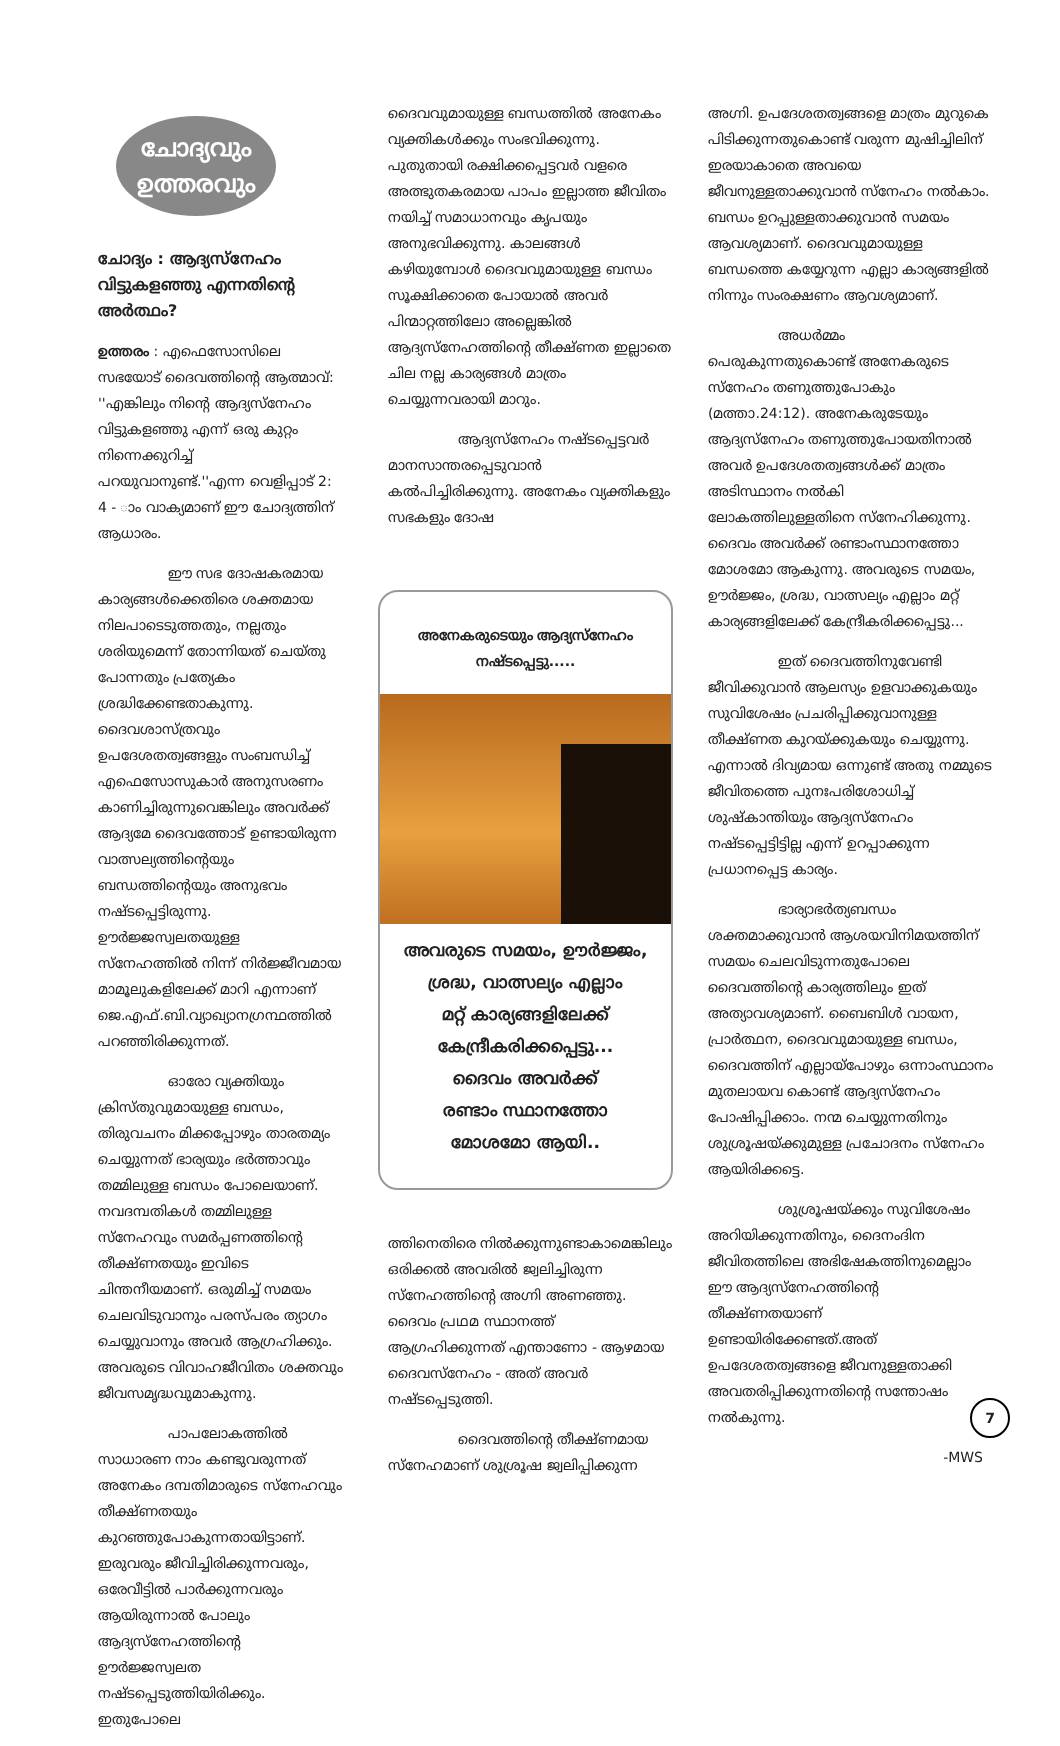ചോദ്യവും
ഉത്തരവും
ചോദ്യം : ആദ്യസ്നേഹം വിട്ടുകളഞ്ഞു എന്നതിന്റെ അർത്ഥം?
ഉത്തരം : എഫെസോസിലെ സഭയോട് ദൈവത്തിന്റെ ആത്മാവ്: ''എങ്കിലും നിന്റെ ആദ്യസ്നേഹം വിട്ടുകളഞ്ഞു എന്ന് ഒരു കുറ്റം നിന്നെക്കുറിച്ച് പറയുവാനുണ്ട്.''എന്ന വെളിപ്പാട് 2: 4 - ാം വാക്യമാണ് ഈ ചോദ്യത്തിന് ആധാരം.
ഈ സഭ ദോഷകരമായ കാര്യങ്ങൾക്കെതിരെ ശക്തമായ നിലപാടെടുത്തതും, നല്ലതും ശരിയുമെന്ന് തോന്നിയത് ചെയ്തു പോന്നതും പ്രത്യേകം ശ്രദ്ധിക്കേണ്ടതാകുന്നു. ദൈവശാസ്ത്രവും ഉപദേശതത്വങ്ങളും സംബന്ധിച്ച് എഫെസോസുകാർ അനുസരണം കാണിച്ചിരുന്നുവെങ്കിലും അവർക്ക് ആദ്യമേ ദൈവത്തോട് ഉണ്ടായിരുന്ന വാത്സല്യത്തിന്റെയും ബന്ധത്തിന്റെയും അനുഭവം നഷ്ടപ്പെട്ടിരുന്നു. ഊർജ്ജസ്വലതയുള്ള സ്നേഹത്തിൽ നിന്ന് നിർജ്ജീവമായ മാമൂലുകളിലേക്ക് മാറി എന്നാണ് ജെ.എഫ്.ബി.വ്യാഖ്യാനഗ്രന്ഥത്തിൽ പറഞ്ഞിരിക്കുന്നത്.
ഓരോ വ്യക്തിയും ക്രിസ്തുവുമായുള്ള ബന്ധം, തിരുവചനം മിക്കപ്പോഴും താരതമ്യം ചെയ്യുന്നത് ഭാര്യയും ഭർത്താവും തമ്മിലുള്ള ബന്ധം പോലെയാണ്. നവദമ്പതികൾ തമ്മിലുള്ള സ്നേഹവും സമർപ്പണത്തിന്റെ തീക്ഷ്ണതയും ഇവിടെ ചിന്തനീയമാണ്. ഒരുമിച്ച് സമയം ചെലവിടുവാനും പരസ്പരം ത്യാഗം ചെയ്യുവാനും അവർ ആഗ്രഹിക്കും. അവരുടെ വിവാഹജീവിതം ശക്തവും ജീവസമൃദ്ധവുമാകുന്നു.
പാപലോകത്തിൽ സാധാരണ നാം കണ്ടുവരുന്നത് അനേകം ദമ്പതിമാരുടെ സ്നേഹവും തീക്ഷ്ണതയും കുറഞ്ഞുപോകുന്നതായിട്ടാണ്. ഇരുവരും ജീവിച്ചിരിക്കുന്നവരും, ഒരേവീട്ടിൽ പാർക്കുന്നവരും ആയിരുന്നാൽ പോലും ആദ്യസ്നേഹത്തിന്റെ ഊർജ്ജസ്വലത നഷ്ടപ്പെടുത്തിയിരിക്കും. ഇതുപോലെ
ദൈവവുമായുള്ള ബന്ധത്തിൽ അനേകം വ്യക്തികൾക്കും സംഭവിക്കുന്നു. പുതുതായി രക്ഷിക്കപ്പെട്ടവർ വളരെ അത്ഭുതകരമായ പാപം ഇല്ലാത്ത ജീവിതം നയിച്ച് സമാധാനവും കൃപയും അനുഭവിക്കുന്നു. കാലങ്ങൾ കഴിയുമ്പോൾ ദൈവവുമായുള്ള ബന്ധം സൂക്ഷിക്കാതെ പോയാൽ അവർ പിന്മാറ്റത്തിലോ അല്ലെങ്കിൽ ആദ്യസ്നേഹത്തിന്റെ തീക്ഷ്ണത ഇല്ലാതെ ചില നല്ല കാര്യങ്ങൾ മാത്രം ചെയ്യുന്നവരായി മാറും.
ആദ്യസ്നേഹം നഷ്ടപ്പെട്ടവർ മാനസാന്തരപ്പെടുവാൻ കൽപിച്ചിരിക്കുന്നു. അനേകം വ്യക്തികളും സഭകളും ദോഷ
അനേകരുടെയും ആദ്യസ്നേഹം
നഷ്ടപ്പെട്ടു.....
അവരുടെ സമയം, ഊർജ്ജം,
ശ്രദ്ധ, വാത്സല്യം എല്ലാം
മറ്റ് കാര്യങ്ങളിലേക്ക്
കേന്ദ്രീകരിക്കപ്പെട്ടു...
ദൈവം അവർക്ക്
രണ്ടാം സ്ഥാനത്തോ
മോശമോ ആയി..
ത്തിനെതിരെ നിൽക്കുന്നുണ്ടാകാമെങ്കിലും ഒരിക്കൽ അവരിൽ ജ്വലിച്ചിരുന്ന സ്നേഹത്തിന്റെ അഗ്നി അണഞ്ഞു. ദൈവം പ്രഥമ സ്ഥാനത്ത് ആഗ്രഹിക്കുന്നത് എന്താണോ - ആഴമായ ദൈവസ്നേഹം - അത് അവർ നഷ്ടപ്പെടുത്തി.
ദൈവത്തിന്റെ തീക്ഷ്ണമായ സ്നേഹമാണ് ശുശ്രൂഷ ജ്വലിപ്പിക്കുന്ന
അഗ്നി. ഉപദേശതത്വങ്ങളെ മാത്രം മുറുകെ പിടിക്കുന്നതുകൊണ്ട് വരുന്ന മുഷിച്ചിലിന് ഇരയാകാതെ അവയെ ജീവനുള്ളതാക്കുവാൻ സ്നേഹം നൽകാം. ബന്ധം ഉറപ്പുള്ളതാക്കുവാൻ സമയം ആവശ്യമാണ്. ദൈവവുമായുള്ള ബന്ധത്തെ കയ്യേറുന്ന എല്ലാ കാര്യങ്ങളിൽ നിന്നും സംരക്ഷണം ആവശ്യമാണ്.
അധർമ്മം പെരുകുന്നതുകൊണ്ട് അനേകരുടെ സ്നേഹം തണുത്തുപോകും (മത്താ.24:12). അനേകരുടേയും ആദ്യസ്നേഹം തണുത്തുപോയതിനാൽ അവർ ഉപദേശതത്വങ്ങൾക്ക് മാത്രം അടിസ്ഥാനം നൽകി ലോകത്തിലുള്ളതിനെ സ്നേഹിക്കുന്നു. ദൈവം അവർക്ക് രണ്ടാംസ്ഥാനത്തോ മോശമോ ആകുന്നു. അവരുടെ സമയം, ഊർജ്ജം, ശ്രദ്ധ, വാത്സല്യം എല്ലാം മറ്റ് കാര്യങ്ങളിലേക്ക് കേന്ദ്രീകരിക്കപ്പെട്ടു...
ഇത് ദൈവത്തിനുവേണ്ടി ജീവിക്കുവാൻ ആലസ്യം ഉളവാക്കുകയും സുവിശേഷം പ്രചരിപ്പിക്കുവാനുള്ള തീക്ഷ്ണത കുറയ്ക്കുകയും ചെയ്യുന്നു. എന്നാൽ ദിവ്യമായ ഒന്നുണ്ട് അതു നമ്മുടെ ജീവിതത്തെ പുനഃപരിശോധിച്ച് ശുഷ്കാന്തിയും ആദ്യസ്നേഹം നഷ്ടപ്പെട്ടിട്ടില്ല എന്ന് ഉറപ്പാക്കുന്ന പ്രധാനപ്പെട്ട കാര്യം.
ഭാര്യാഭർത്യബന്ധം ശക്തമാക്കുവാൻ ആശയവിനിമയത്തിന് സമയം ചെലവിടുന്നതുപോലെ ദൈവത്തിന്റെ കാര്യത്തിലും ഇത് അത്യാവശ്യമാണ്. ബൈബിൾ വായന, പ്രാർത്ഥന, ദൈവവുമായുള്ള ബന്ധം, ദൈവത്തിന് എല്ലായ്പോഴും ഒന്നാംസ്ഥാനം മുതലായവ കൊണ്ട് ആദ്യസ്നേഹം പോഷിപ്പിക്കാം. നന്മ ചെയ്യുന്നതിനും ശുശ്രൂഷയ്ക്കുമുള്ള പ്രചോദനം സ്നേഹം ആയിരിക്കട്ടെ.
ശുശ്രൂഷയ്ക്കും സുവിശേഷം അറിയിക്കുന്നതിനും, ദൈനംദിന ജീവിതത്തിലെ അഭിഷേകത്തിനുമെല്ലാം ഈ ആദ്യസ്നേഹത്തിന്റെ തീക്ഷ്ണതയാണ് ഉണ്ടായിരിക്കേണ്ടത്.അത് ഉപദേശതത്വങ്ങളെ ജീവനുള്ളതാക്കി അവതരിപ്പിക്കുന്നതിന്റെ സന്തോഷം നൽകുന്നു.
-MWS
7